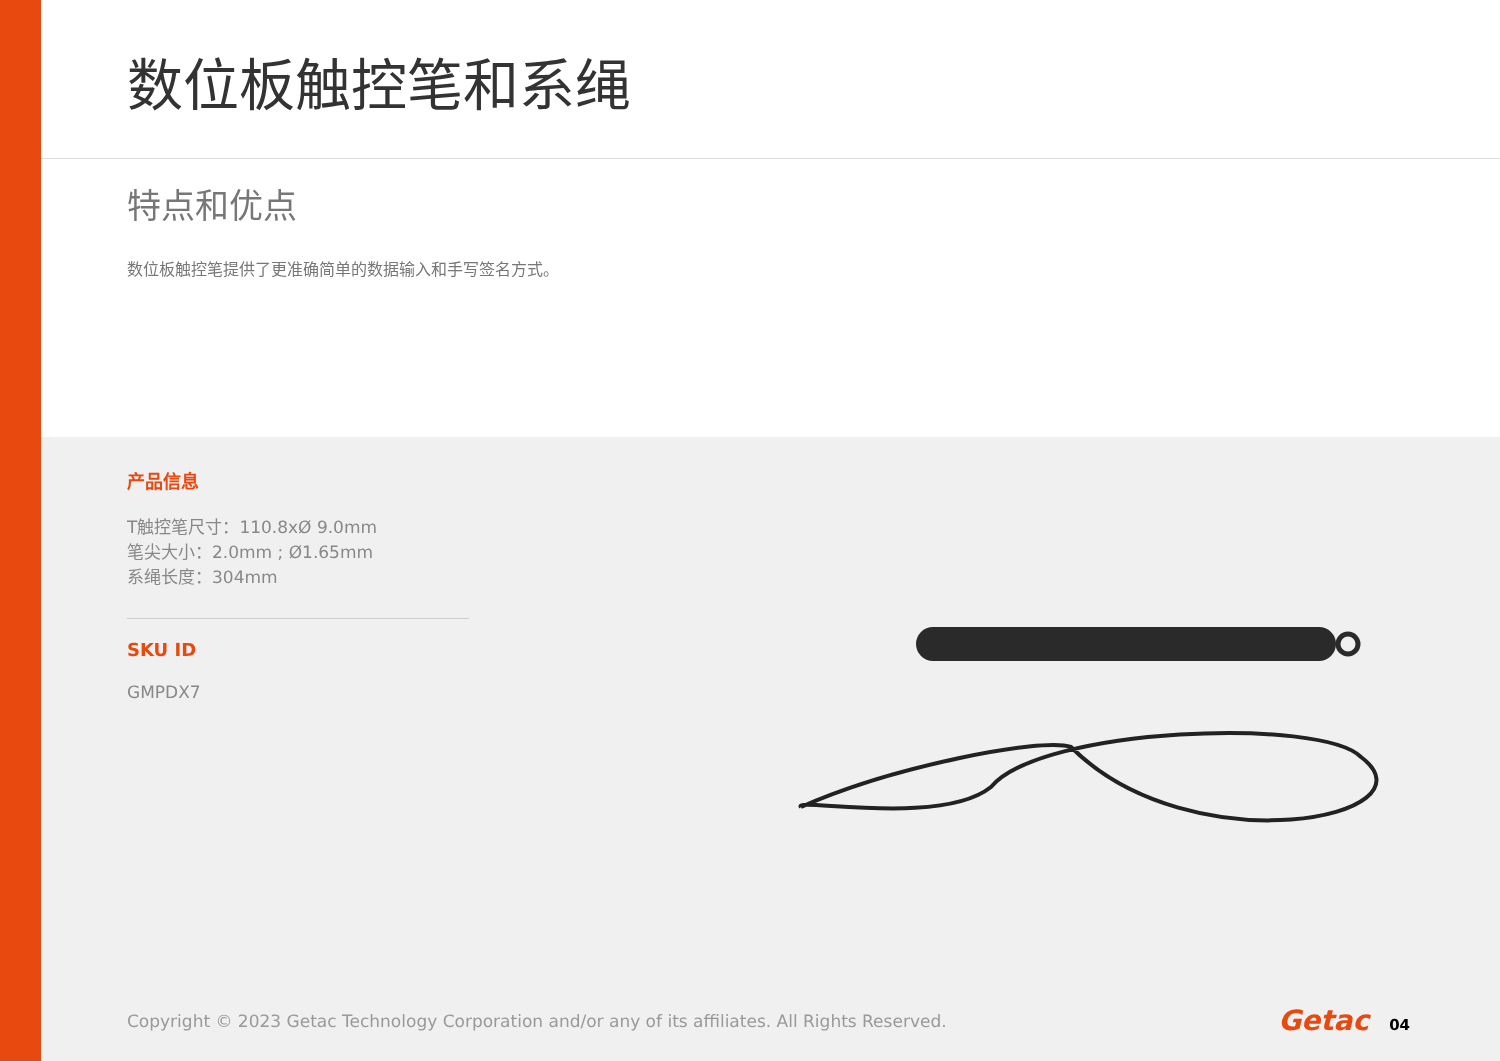数位板触控笔和系绳
特点和优点
数位板触控笔提供了更准确简单的数据输入和手写签名方式。
产品信息
T触控笔尺寸：110.8xØ 9.0mm
笔尖大小：2.0mm ; Ø1.65mm
系绳长度：304mm
SKU ID
GMPDX7
Copyright © 2023 Getac Technology Corporation and/or any of its affiliates. All Rights Reserved. Getac 04